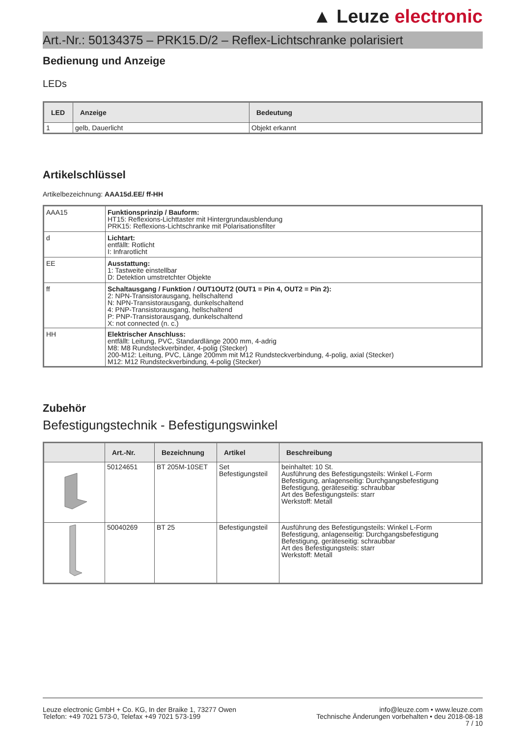▲ Leuze electronic
Art.-Nr.: 50134375 – PRK15.D/2 – Reflex-Lichtschranke polarisiert
Bedienung und Anzeige
LEDs
| LED | Anzeige | Bedeutung |
| --- | --- | --- |
| 1 | gelb, Dauerlicht | Objekt erkannt |
Artikelschlüssel
Artikelbezeichnung: AAA15d.EE/ ff-HH
| AAA15 | Funktionsprinzip / Bauform: HT15: Reflexions-Lichttaster mit Hintergrundausblendung PRK15: Reflexions-Lichtschranke mit Polarisationsfilter |
| d | Lichtart: entfällt: Rotlicht I: Infrarotlicht |
| EE | Ausstattung: 1: Tastweite einstellbar D: Detektion umstretchter Objekte |
| ff | Schaltausgang / Funktion / OUT1OUT2 (OUT1 = Pin 4, OUT2 = Pin 2): 2: NPN-Transistorausgang, hellschaltend N: NPN-Transistorausgang, dunkelschaltend 4: PNP-Transistorausgang, hellschaltend P: PNP-Transistorausgang, dunkelschaltend X: not connected (n. c.) |
| HH | Elektrischer Anschluss: entfällt: Leitung, PVC, Standardlänge 2000 mm, 4-adrig M8: M8 Rundsteckverbinder, 4-polig (Stecker) 200-M12: Leitung, PVC, Länge 200mm mit M12 Rundsteckverbindung, 4-polig, axial (Stecker) M12: M12 Rundsteckverbindung, 4-polig (Stecker) |
Zubehör
Befestigungstechnik - Befestigungswinkel
| | Art.-Nr. | Bezeichnung | Artikel | Beschreibung |
| --- | --- | --- | --- | --- |
| | 50124651 | BT 205M-10SET | Set Befestigungsteil | beinhaltet: 10 St. Ausführung des Befestigungsteils: Winkel L-Form Befestigung, anlagenseitig: Durchgangsbefestigung Befestigung, geräteseitig: schraubbar Art des Befestigungsteils: starr Werkstoff: Metall |
| | 50040269 | BT 25 | Befestigungsteil | Ausführung des Befestigungsteils: Winkel L-Form Befestigung, anlagenseitig: Durchgangsbefestigung Befestigung, geräteseitig: schraubbar Art des Befestigungsteils: starr Werkstoff: Metall |
Leuze electronic GmbH + Co. KG, In der Braike 1, 73277 Owen
Telefon: +49 7021 573-0, Telefax +49 7021 573-199
info@leuze.com • www.leuze.com
Technische Änderungen vorbehalten • deu 2018-08-18
7 / 10